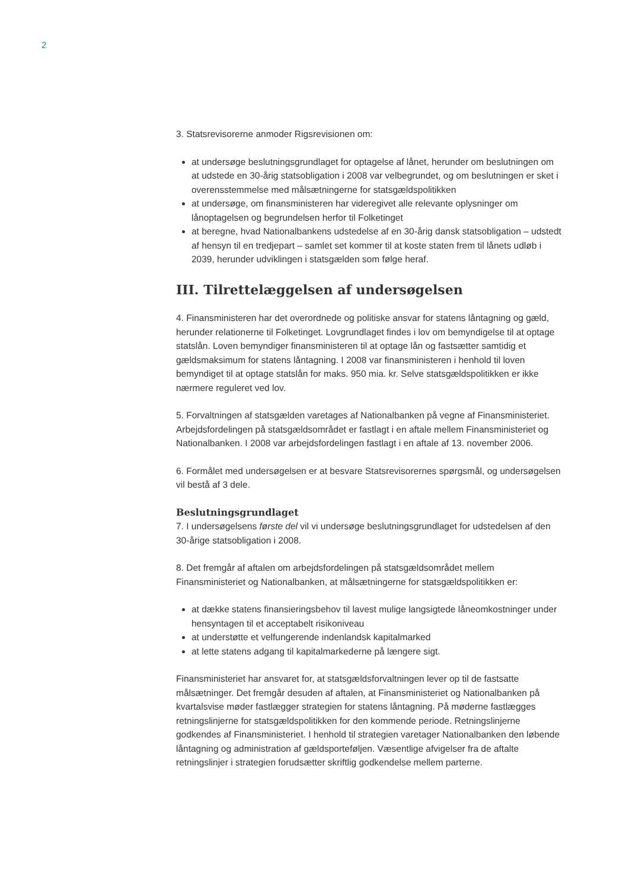2
3. Statsrevisorerne anmoder Rigsrevisionen om:
at undersøge beslutningsgrundlaget for optagelse af lånet, herunder om beslutningen om at udstede en 30-årig statsobligation i 2008 var velbegrundet, og om beslutningen er sket i overensstemmelse med målsætningerne for statsgældspolitikken
at undersøge, om finansministeren har videregivet alle relevante oplysninger om lånoptagelsen og begrundelsen herfor til Folketinget
at beregne, hvad Nationalbankens udstedelse af en 30-årig dansk statsobligation – udstedt af hensyn til en tredjepart – samlet set kommer til at koste staten frem til lånets udløb i 2039, herunder udviklingen i statsgælden som følge heraf.
III. Tilrettelæggelsen af undersøgelsen
4. Finansministeren har det overordnede og politiske ansvar for statens låntagning og gæld, herunder relationerne til Folketinget. Lovgrundlaget findes i lov om bemyndigelse til at optage statslån. Loven bemyndiger finansministeren til at optage lån og fastsætter samtidig et gældsmaksimum for statens låntagning. I 2008 var finansministeren i henhold til loven bemyndiget til at optage statslån for maks. 950 mia. kr. Selve statsgældspolitikken er ikke nærmere reguleret ved lov.
5. Forvaltningen af statsgælden varetages af Nationalbanken på vegne af Finansministeriet. Arbejdsfordelingen på statsgældsområdet er fastlagt i en aftale mellem Finansministeriet og Nationalbanken. I 2008 var arbejdsfordelingen fastlagt i en aftale af 13. november 2006.
6. Formålet med undersøgelsen er at besvare Statsrevisorernes spørgsmål, og undersøgelsen vil bestå af 3 dele.
Beslutningsgrundlaget
7. I undersøgelsens første del vil vi undersøge beslutningsgrundlaget for udstedelsen af den 30-årige statsobligation i 2008.
8. Det fremgår af aftalen om arbejdsfordelingen på statsgældsområdet mellem Finansministeriet og Nationalbanken, at målsætningerne for statsgældspolitikken er:
at dække statens finansieringsbehov til lavest mulige langsigtede låneomkostninger under hensyntagen til et acceptabelt risikoniveau
at understøtte et velfungerende indenlandsk kapitalmarked
at lette statens adgang til kapitalmarkederne på længere sigt.
Finansministeriet har ansvaret for, at statsgældsforvaltningen lever op til de fastsatte målsætninger. Det fremgår desuden af aftalen, at Finansministeriet og Nationalbanken på kvartalsvise møder fastlægger strategien for statens låntagning. På møderne fastlægges retningslinjerne for statsgældspolitikken for den kommende periode. Retningslinjerne godkendes af Finansministeriet. I henhold til strategien varetager Nationalbanken den løbende låntagning og administration af gældsporteføljen. Væsentlige afvigelser fra de aftalte retningslinjer i strategien forudsætter skriftlig godkendelse mellem parterne.